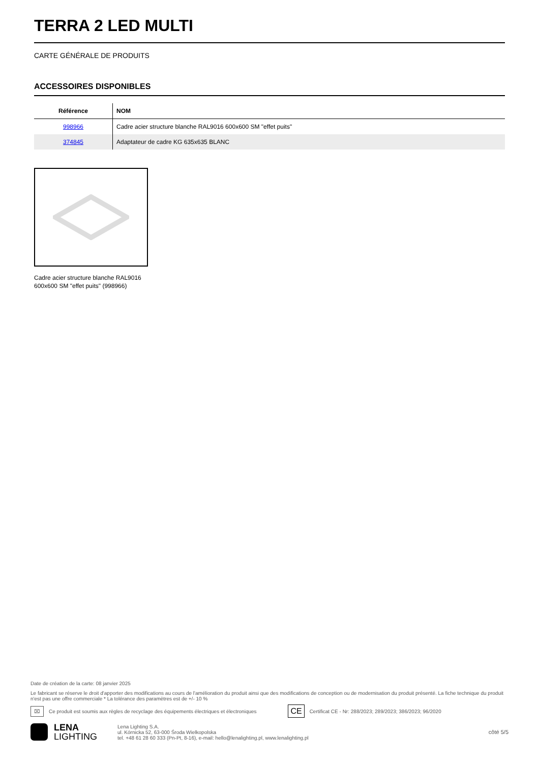TERRA 2 LED MULTI
CARTE GÉNÉRALE DE PRODUITS
ACCESSOIRES DISPONIBLES
| Référence | NOM |
| --- | --- |
| 998966 | Cadre acier structure blanche RAL9016 600x600 SM "effet puits" |
| 374845 | Adaptateur de cadre KG 635x635 BLANC |
Cadre acier structure blanche RAL9016 600x600 SM "effet puits" (998966)
Date de création de la carte: 08 janvier 2025
Le fabricant se réserve le droit d'apporter des modifications au cours de l'amélioration du produit ainsi que des modifications de conception ou de modernisation du produit présenté. La fiche technique du produit n'est pas une offre commerciale * La tolérance des paramètres est de +/- 10 %
⌧ Ce produit est soumis aux règles de recyclage des équipements électriques et électroniques CE Certificat CE - Nr: 288/2023; 289/2023; 386/2023; 96/2020
LENA
LIGHTING
Lena Lighting S.A.
ul. Kórnicka 52, 63-000 Środa Wielkopolska
tel. +48 61 28 60 333 (Pn-Pt, 8-16), e-mail: hello@lenalighting.pl, www.lenalighting.pl
côté 5/5